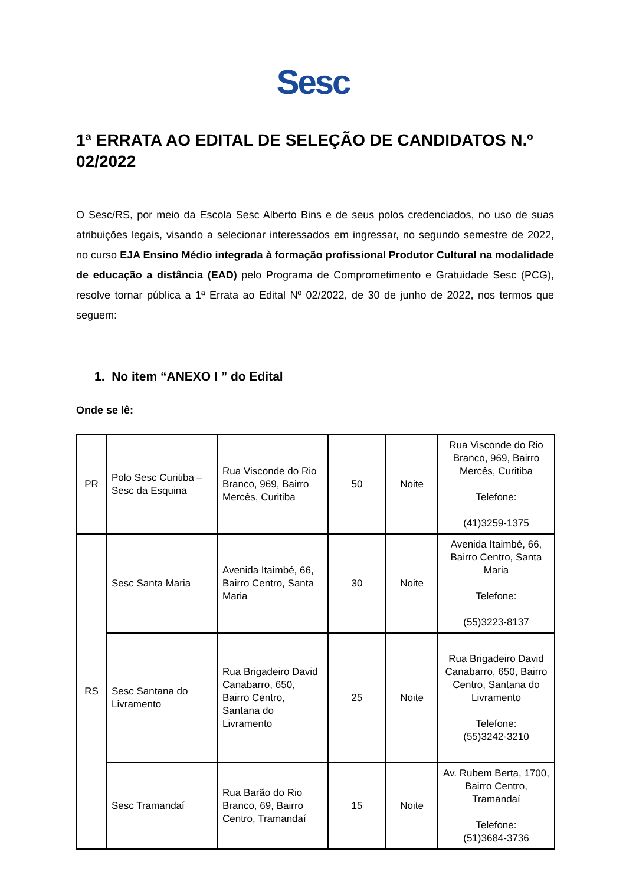Sesc
1ª ERRATA AO EDITAL DE SELEÇÃO DE CANDIDATOS N.º 02/2022
O Sesc/RS, por meio da Escola Sesc Alberto Bins e de seus polos credenciados, no uso de suas atribuições legais, visando a selecionar interessados em ingressar, no segundo semestre de 2022, no curso EJA Ensino Médio integrada à formação profissional Produtor Cultural na modalidade de educação a distância (EAD) pelo Programa de Comprometimento e Gratuidade Sesc (PCG), resolve tornar pública a 1ª Errata ao Edital Nº 02/2022, de 30 de junho de 2022, nos termos que seguem:
1. No item “ANEXO I ” do Edital
Onde se lê:
| PR | Polo Sesc Curitiba – Sesc da Esquina | Rua Visconde do Rio Branco, 969, Bairro Mercês, Curitiba | 50 | Noite | Rua Visconde do Rio Branco, 969, Bairro Mercês, Curitiba Telefone: (41)3259-1375 |
| RS | Sesc Santa Maria | Avenida Itaimbé, 66, Bairro Centro, Santa Maria | 30 | Noite | Avenida Itaimbé, 66, Bairro Centro, Santa Maria Telefone: (55)3223-8137 |
| | Sesc Santana do Livramento | Rua Brigadeiro David Canabarro, 650, Bairro Centro, Santana do Livramento | 25 | Noite | Rua Brigadeiro David Canabarro, 650, Bairro Centro, Santana do Livramento Telefone: (55)3242-3210 |
| | Sesc Tramandaí | Rua Barão do Rio Branco, 69, Bairro Centro, Tramandaí | 15 | Noite | Av. Rubem Berta, 1700, Bairro Centro, Tramandaí Telefone: (51)3684-3736 |